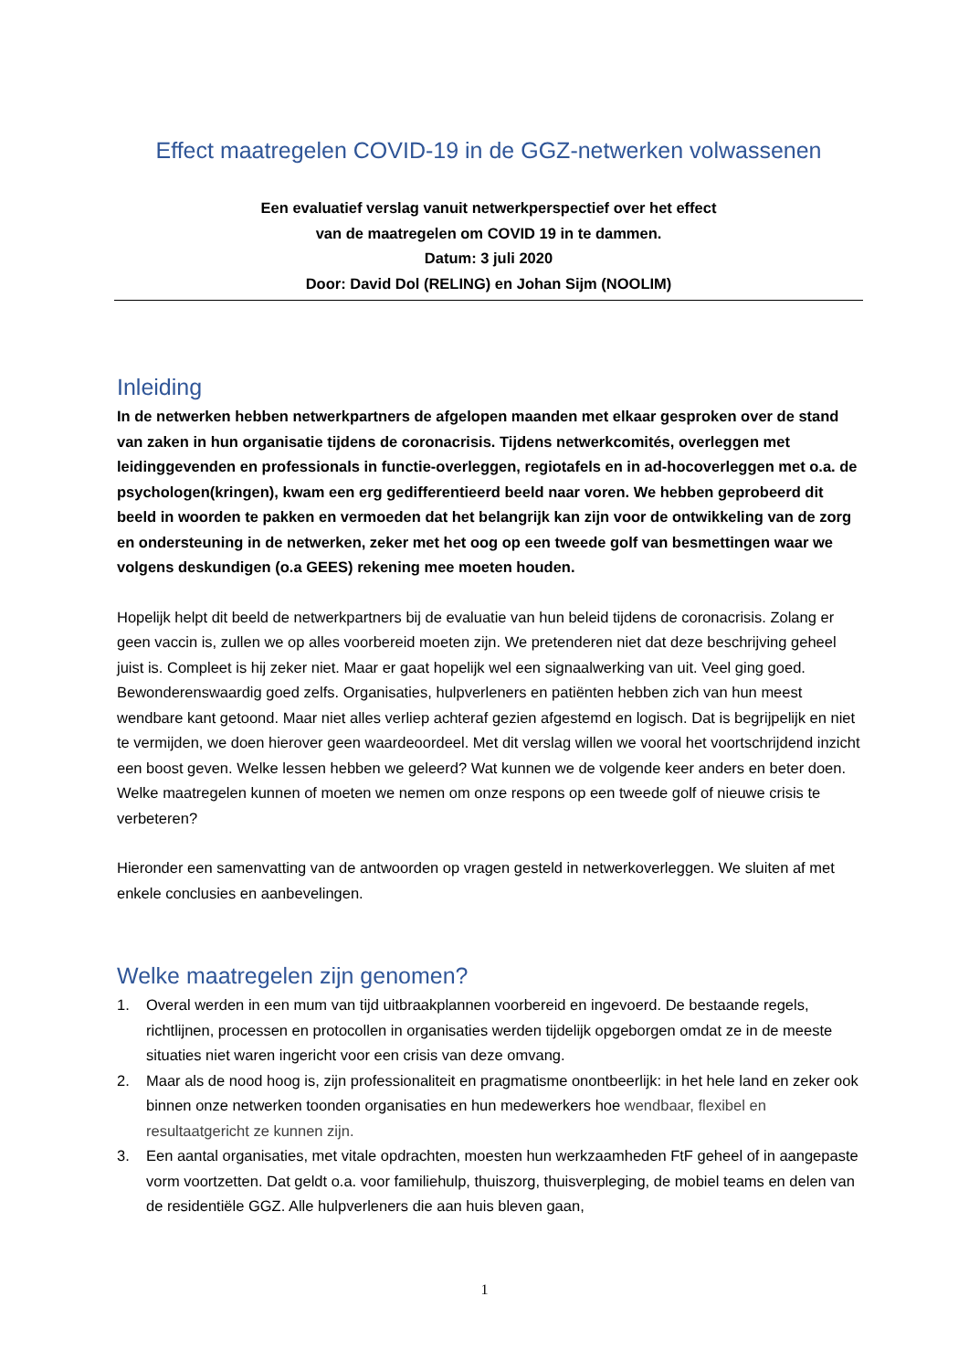Effect maatregelen COVID-19 in de GGZ-netwerken volwassenen
Een evaluatief verslag vanuit netwerkperspectief over het effect
van de maatregelen om COVID 19 in te dammen.
Datum: 3 juli 2020
Door: David Dol (RELING) en Johan Sijm (NOOLIM)
Inleiding
In de netwerken hebben netwerkpartners de afgelopen maanden met elkaar gesproken over de stand van zaken in hun organisatie tijdens de coronacrisis. Tijdens netwerkcomités, overleggen met leidinggevenden en professionals in functie-overleggen, regiotafels en in ad-hocoverleggen met o.a. de psychologen(kringen), kwam een erg gedifferentieerd beeld naar voren. We hebben geprobeerd dit beeld in woorden te pakken en vermoeden dat het belangrijk kan zijn voor de ontwikkeling van de zorg en ondersteuning in de netwerken, zeker met het oog op een tweede golf van besmettingen waar we volgens deskundigen (o.a GEES) rekening mee moeten houden.
Hopelijk helpt dit beeld de netwerkpartners bij de evaluatie van hun beleid tijdens de coronacrisis. Zolang er geen vaccin is, zullen we op alles voorbereid moeten zijn. We pretenderen niet dat deze beschrijving geheel juist is. Compleet is hij zeker niet. Maar er gaat hopelijk wel een signaalwerking van uit. Veel ging goed. Bewonderenswaardig goed zelfs. Organisaties, hulpverleners en patiënten hebben zich van hun meest wendbare kant getoond. Maar niet alles verliep achteraf gezien afgestemd en logisch. Dat is begrijpelijk en niet te vermijden, we doen hierover geen waardeoordeel. Met dit verslag willen we vooral het voortschrijdend inzicht een boost geven. Welke lessen hebben we geleerd? Wat kunnen we de volgende keer anders en beter doen. Welke maatregelen kunnen of moeten we nemen om onze respons op een tweede golf of nieuwe crisis te verbeteren?
Hieronder een samenvatting van de antwoorden op vragen gesteld in netwerkoverleggen. We sluiten af met enkele conclusies en aanbevelingen.
Welke maatregelen zijn genomen?
1. Overal werden in een mum van tijd uitbraakplannen voorbereid en ingevoerd. De bestaande regels, richtlijnen, processen en protocollen in organisaties werden tijdelijk opgeborgen omdat ze in de meeste situaties niet waren ingericht voor een crisis van deze omvang.
2. Maar als de nood hoog is, zijn professionaliteit en pragmatisme onontbeerlijk: in het hele land en zeker ook binnen onze netwerken toonden organisaties en hun medewerkers hoe wendbaar, flexibel en resultaatgericht ze kunnen zijn.
3. Een aantal organisaties, met vitale opdrachten, moesten hun werkzaamheden FtF geheel of in aangepaste vorm voortzetten. Dat geldt o.a. voor familiehulp, thuiszorg, thuisverpleging, de mobiel teams en delen van de residentiële GGZ. Alle hulpverleners die aan huis bleven gaan,
1